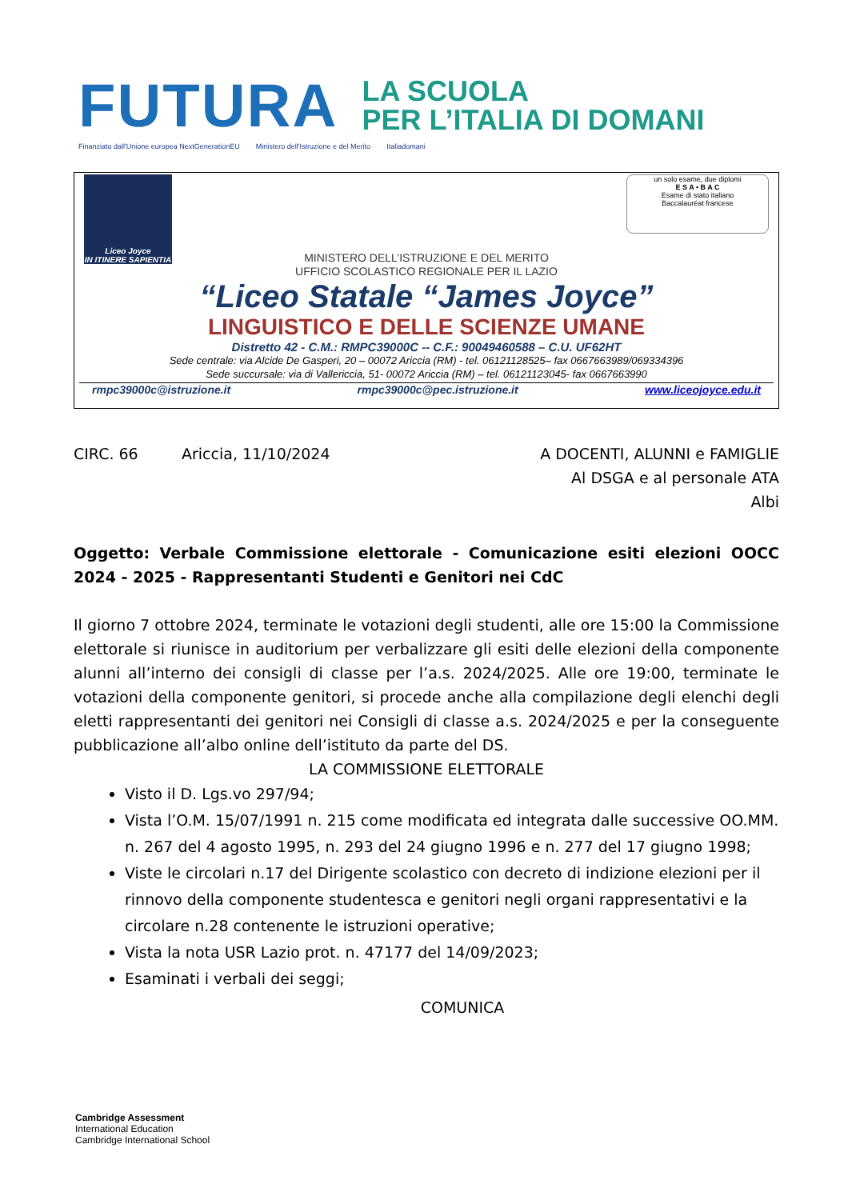FUTURA
LA SCUOLA
PER L’ITALIA DI DOMANI
Finanziato dall'Unione europea NextGenerationEU Ministero dell'Istruzione e del Merito Italiadomani
Liceo Joyce
IN ITINERE SAPIENTIA
un solo esame, due diplomi
E S A • B A C
Esame di stato italiano
Baccalauréat francese
MINISTERO DELL’ISTRUZIONE E DEL MERITO
UFFICIO SCOLASTICO REGIONALE PER IL LAZIO
“Liceo Statale “James Joyce”
LINGUISTICO E DELLE SCIENZE UMANE
Distretto 42 - C.M.: RMPC39000C -- C.F.: 90049460588 – C.U. UF62HT
Sede centrale: via Alcide De Gasperi, 20 – 00072 Ariccia (RM) - tel. 06121128525– fax 0667663989/069334396
Sede succursale: via di Vallericcia, 51- 00072 Ariccia (RM) – tel. 06121123045- fax 0667663990
rmpc39000c@istruzione.it rmpc39000c@pec.istruzione.it www.liceojoyce.edu.it
CIRC. 66 Ariccia, 11/10/2024 A DOCENTI, ALUNNI e FAMIGLIE
Al DSGA e al personale ATA
Albi
Oggetto: Verbale Commissione elettorale - Comunicazione esiti elezioni OOCC 2024 - 2025 - Rappresentanti Studenti e Genitori nei CdC
Il giorno 7 ottobre 2024, terminate le votazioni degli studenti, alle ore 15:00 la Commissione elettorale si riunisce in auditorium per verbalizzare gli esiti delle elezioni della componente alunni all’interno dei consigli di classe per l’a.s. 2024/2025. Alle ore 19:00, terminate le votazioni della componente genitori, si procede anche alla compilazione degli elenchi degli eletti rappresentanti dei genitori nei Consigli di classe a.s. 2024/2025 e per la conseguente pubblicazione all’albo online dell’istituto da parte del DS.
LA COMMISSIONE ELETTORALE
Visto il D. Lgs.vo 297/94;
Vista l’O.M. 15/07/1991 n. 215 come modificata ed integrata dalle successive OO.MM. n. 267 del 4 agosto 1995, n. 293 del 24 giugno 1996 e n. 277 del 17 giugno 1998;
Viste le circolari n.17 del Dirigente scolastico con decreto di indizione elezioni per il rinnovo della componente studentesca e genitori negli organi rappresentativi e la circolare n.28 contenente le istruzioni operative;
Vista la nota USR Lazio prot. n. 47177 del 14/09/2023;
Esaminati i verbali dei seggi;
COMUNICA
Cambridge Assessment
International Education
Cambridge International School